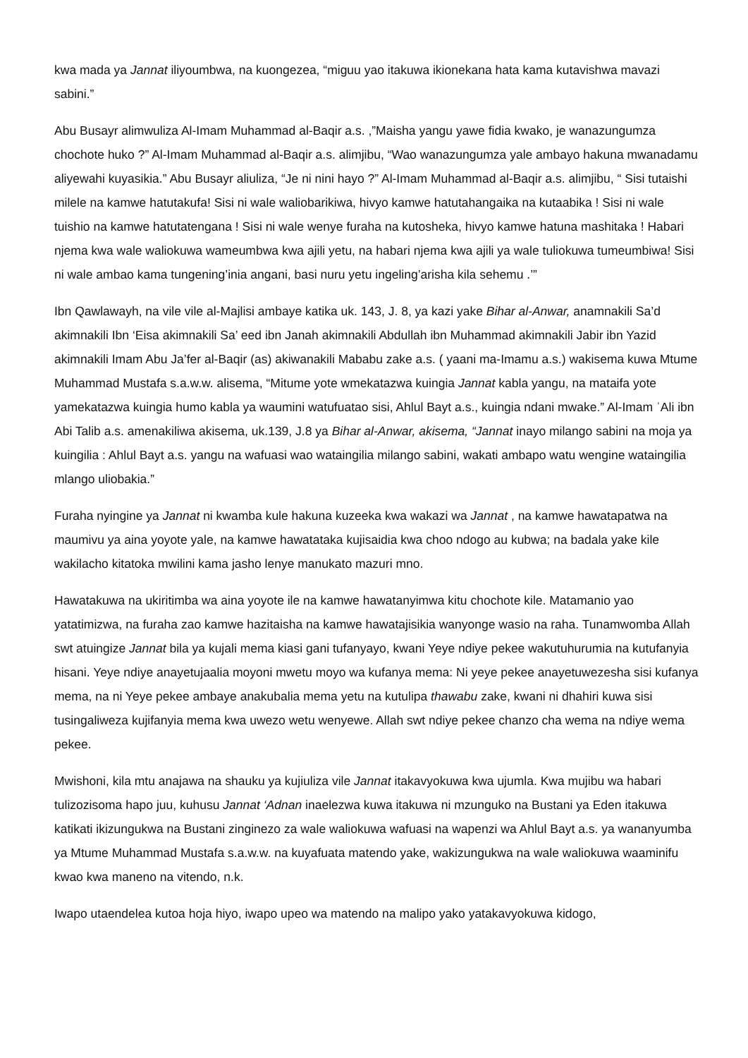kwa mada ya Jannat iliyoumbwa, na kuongezea, “miguu yao itakuwa ikionekana hata kama kutavishwa mavazi sabini.”
Abu Busayr alimwuliza Al-Imam Muhammad al-Baqir a.s. ,”Maisha yangu yawe fidia kwako, je wanazungumza chochote huko ?” Al-Imam Muhammad al-Baqir a.s. alimjibu, “Wao wanazungumza yale ambayo hakuna mwanadamu aliyewahi kuyasikia.” Abu Busayr aliuliza, “Je ni nini hayo ?” Al-Imam Muhammad al-Baqir a.s. alimjibu, “ Sisi tutaishi milele na kamwe hatutakufa! Sisi ni wale waliobarikiwa, hivyo kamwe hatutahangaika na kutaabika ! Sisi ni wale tuishio na kamwe hatutatengana ! Sisi ni wale wenye furaha na kutosheka, hivyo kamwe hatuna mashitaka ! Habari njema kwa wale waliokuwa wameumbwa kwa ajili yetu, na habari njema kwa ajili ya wale tuliokuwa tumeumbiwa! Sisi ni wale ambao kama tungening’inia angani, basi nuru yetu ingeling’arisha kila sehemu .’”
Ibn Qawlawayh, na vile vile al-Majlisi ambaye katika uk. 143, J. 8, ya kazi yake Bihar al-Anwar, anamnakili Sa’d akimnakili Ibn ‘Eisa akimnakili Sa’ eed ibn Janah akimnakili Abdullah ibn Muhammad akimnakili Jabir ibn Yazid akimnakili Imam Abu Ja’fer al-Baqir (as) akiwanakili Mababu zake a.s. ( yaani ma-Imamu a.s.) wakisema kuwa Mtume Muhammad Mustafa s.a.w.w. alisema, “Mitume yote wmekatazwa kuingia Jannat kabla yangu, na mataifa yote yamekatazwa kuingia humo kabla ya waumini watufuatao sisi, Ahlul Bayt a.s., kuingia ndani mwake.” Al-Imam ˈAli ibn Abi Talib a.s. amenakiliwa akisema, uk.139, J.8 ya Bihar al-Anwar, akisema, “Jannat inayo milango sabini na moja ya kuingilia : Ahlul Bayt a.s. yangu na wafuasi wao wataingilia milango sabini, wakati ambapo watu wengine wataingilia mlango uliobakia.”
Furaha nyingine ya Jannat ni kwamba kule hakuna kuzeeka kwa wakazi wa Jannat , na kamwe hawatapatwa na maumivu ya aina yoyote yale, na kamwe hawatataka kujisaidia kwa choo ndogo au kubwa; na badala yake kile wakilacho kitatoka mwilini kama jasho lenye manukato mazuri mno.
Hawatakuwa na ukiritimba wa aina yoyote ile na kamwe hawatanyimwa kitu chochote kile. Matamanio yao yatatimizwa, na furaha zao kamwe hazitaisha na kamwe hawatajisikia wanyonge wasio na raha. Tunamwomba Allah swt atuingize Jannat bila ya kujali mema kiasi gani tufanyayo, kwani Yeye ndiye pekee wakutuhurumia na kutufanyia hisani. Yeye ndiye anayetujaalia moyoni mwetu moyo wa kufanya mema: Ni yeye pekee anayetuwezesha sisi kufanya mema, na ni Yeye pekee ambaye anakubalia mema yetu na kutulipa thawabu zake, kwani ni dhahiri kuwa sisi tusingaliweza kujifanyia mema kwa uwezo wetu wenyewe. Allah swt ndiye pekee chanzo cha wema na ndiye wema pekee.
Mwishoni, kila mtu anajawa na shauku ya kujiuliza vile Jannat itakavyokuwa kwa ujumla. Kwa mujibu wa habari tulizozisoma hapo juu, kuhusu Jannat ‘Adnan inaelezwa kuwa itakuwa ni mzunguko na Bustani ya Eden itakuwa katikati ikizungukwa na Bustani zinginezo za wale waliokuwa wafuasi na wapenzi wa Ahlul Bayt a.s. ya wananyumba ya Mtume Muhammad Mustafa s.a.w.w. na kuyafuata matendo yake, wakizungukwa na wale waliokuwa waaminifu kwao kwa maneno na vitendo, n.k.
Iwapo utaendelea kutoa hoja hiyo, iwapo upeo wa matendo na malipo yako yatakavyokuwa kidogo,